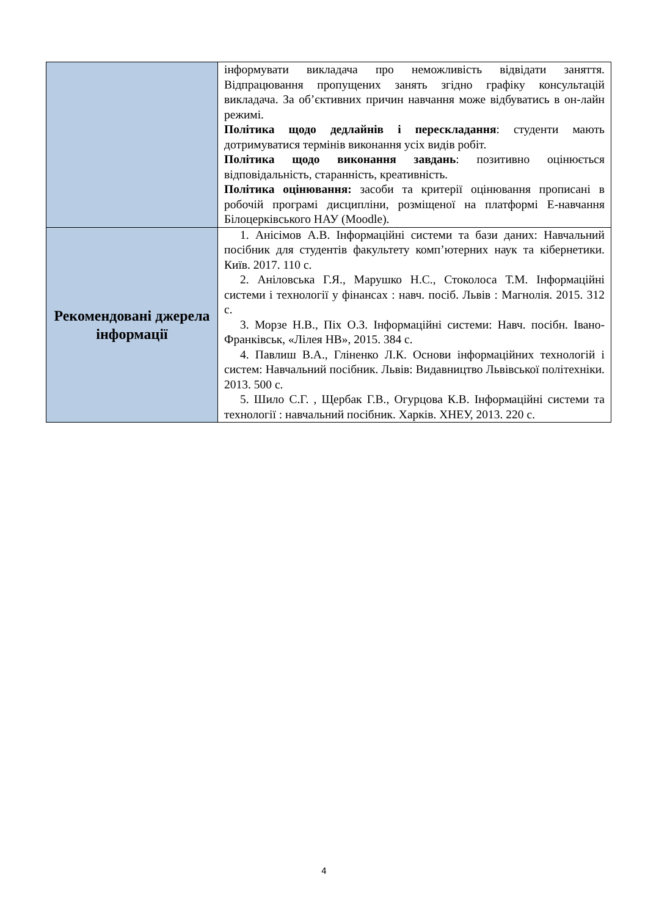| | інформувати викладача про неможливість відвідати заняття. Відпрацювання пропущених занять згідно графіку консультацій викладача. За об’єктивних причин навчання може відбуватись в он-лайн режимі. Політика щодо дедлайнів і перескладання : студенти мають дотримуватися термінів виконання усіх видів робіт. Політика щодо виконання завдань : позитивно оцінюється відповідальність, старанність, креативність. Політика оцінювання: засоби та критерії оцінювання прописані в робочій програмі дисципліни, розміщеної на платформі Е-навчання Білоцерківського НАУ (Moodle). |
| Рекомендовані джерела інформації | 1. Анісімов А.В. Інформаційні системи та бази даних: Навчальний посібник для студентів факультету комп’ютерних наук та кібернетики. Київ. 2017. 110 с. 2. Аніловська Г.Я., Марушко Н.С., Стоколоса Т.М. Інформаційні системи і технології у фінансах : навч. посіб. Львів : Магнолія. 2015. 312 с. 3. Морзе Н.В., Піх О.З. Інформаційні системи: Навч. посібн. Івано-Франківськ, «Лілея НВ», 2015. 384 с. 4. Павлиш В.А., Гліненко Л.К. Основи інформаційних технологій і систем: Навчальний посібник. Львів: Видавництво Львівської політехніки. 2013. 500 с. 5. Шило С.Г. , Щербак Г.В., Огурцова К.В. Інформаційні системи та технології : навчальний посібник. Харків. ХНЕУ, 2013. 220 с. |
4